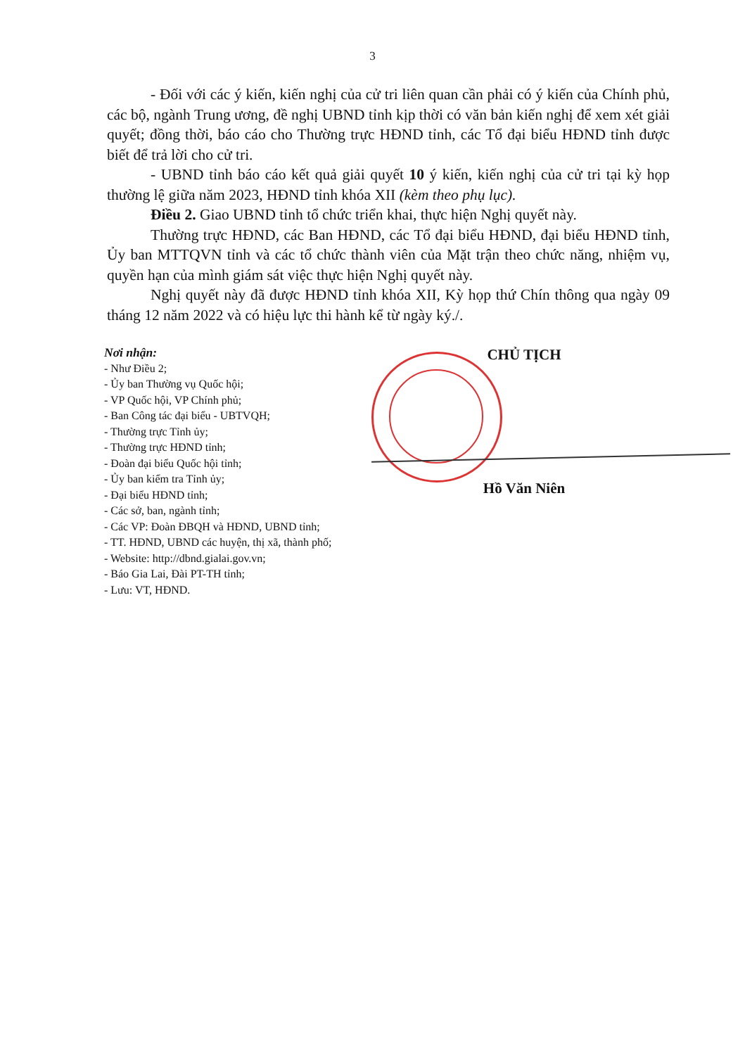3
- Đối với các ý kiến, kiến nghị của cử tri liên quan cần phải có ý kiến của Chính phủ, các bộ, ngành Trung ương, đề nghị UBND tỉnh kịp thời có văn bản kiến nghị để xem xét giải quyết; đồng thời, báo cáo cho Thường trực HĐND tỉnh, các Tổ đại biểu HĐND tỉnh được biết để trả lời cho cử tri.
- UBND tỉnh báo cáo kết quả giải quyết 10 ý kiến, kiến nghị của cử tri tại kỳ họp thường lệ giữa năm 2023, HĐND tỉnh khóa XII (kèm theo phụ lục).
Điều 2. Giao UBND tỉnh tổ chức triển khai, thực hiện Nghị quyết này.
Thường trực HĐND, các Ban HĐND, các Tổ đại biểu HĐND, đại biểu HĐND tỉnh, Ủy ban MTTQVN tỉnh và các tổ chức thành viên của Mặt trận theo chức năng, nhiệm vụ, quyền hạn của mình giám sát việc thực hiện Nghị quyết này.
Nghị quyết này đã được HĐND tỉnh khóa XII, Kỳ họp thứ Chín thông qua ngày 09 tháng 12 năm 2022 và có hiệu lực thi hành kể từ ngày ký./.
Nơi nhận:
- Như Điều 2;
- Ủy ban Thường vụ Quốc hội;
- VP Quốc hội, VP Chính phủ;
- Ban Công tác đại biểu - UBTVQH;
- Thường trực Tỉnh ủy;
- Thường trực HĐND tỉnh;
- Đoàn đại biểu Quốc hội tỉnh;
- Ủy ban kiểm tra Tỉnh ủy;
- Đại biểu HĐND tỉnh;
- Các sở, ban, ngành tỉnh;
- Các VP: Đoàn ĐBQH và HĐND, UBND tỉnh;
- TT. HĐND, UBND các huyện, thị xã, thành phố;
- Website: http://dbnd.gialai.gov.vn;
- Báo Gia Lai, Đài PT-TH tỉnh;
- Lưu: VT, HĐND.
CHỦ TỊCH
Hồ Văn Niên